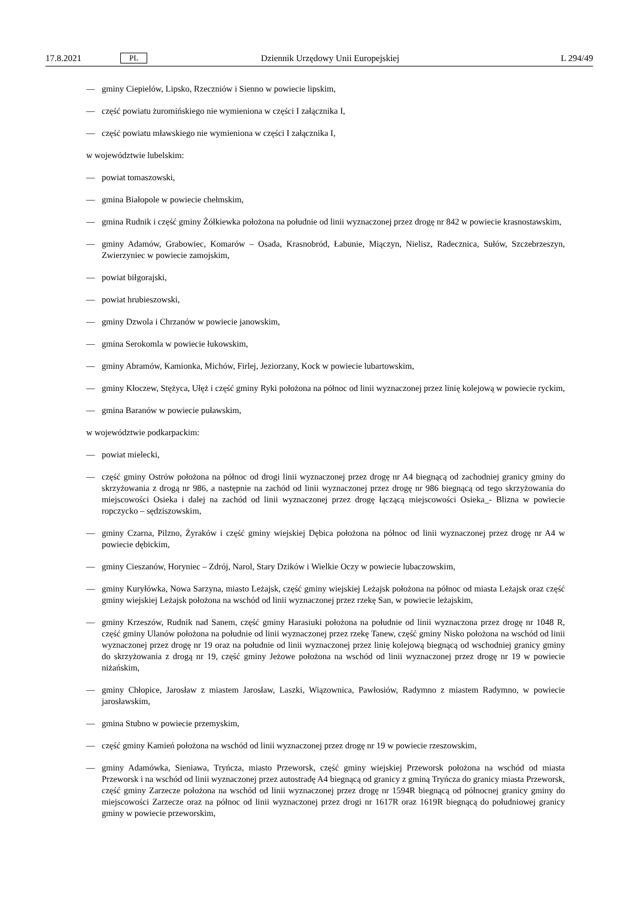17.8.2021 PL Dziennik Urzędowy Unii Europejskiej L 294/49
— gminy Ciepielów, Lipsko, Rzeczniów i Sienno w powiecie lipskim,
— część powiatu żuromińskiego nie wymieniona w części I załącznika I,
— część powiatu mławskiego nie wymieniona w części I załącznika I,
w województwie lubelskim:
— powiat tomaszowski,
— gmina Białopole w powiecie chełmskim,
— gmina Rudnik i część gminy Żółkiewka położona na południe od linii wyznaczonej przez drogę nr 842 w powiecie krasnostawskim,
— gminy Adamów, Grabowiec, Komarów – Osada, Krasnobród, Łabunie, Miączyn, Nielisz, Radecznica, Sułów, Szczebrzeszyn, Zwierzyniec w powiecie zamojskim,
— powiat biłgorajski,
— powiat hrubieszowski,
— gminy Dzwola i Chrzanów w powiecie janowskim,
— gmina Serokomla w powiecie łukowskim,
— gminy Abramów, Kamionka, Michów, Firlej, Jeziorzany, Kock w powiecie lubartowskim,
— gminy Kłoczew, Stężyca, Ułęż i część gminy Ryki położona na północ od linii wyznaczonej przez linię kolejową w powiecie ryckim,
— gmina Baranów w powiecie puławskim,
w województwie podkarpackim:
— powiat mielecki,
— część gminy Ostrów położona na północ od drogi linii wyznaczonej przez drogę nr A4 biegnącą od zachodniej granicy gminy do skrzyżowania z drogą nr 986, a następnie na zachód od linii wyznaczonej przez drogę nr 986 biegnącą od tego skrzyżowania do miejscowości Osieka i dalej na zachód od linii wyznaczonej przez drogę łączącą miejscowości Osieka_- Blizna w powiecie ropczycko – sędziszowskim,
— gminy Czarna, Pilzno, Żyraków i część gminy wiejskiej Dębica położona na północ od linii wyznaczonej przez drogę nr A4 w powiecie dębickim,
— gminy Cieszanów, Horyniec – Zdrój, Narol, Stary Dzików i Wielkie Oczy w powiecie lubaczowskim,
— gminy Kuryłówka, Nowa Sarzyna, miasto Leżajsk, część gminy wiejskiej Leżajsk położona na północ od miasta Leżajsk oraz część gminy wiejskiej Leżajsk położona na wschód od linii wyznaczonej przez rzekę San, w powiecie leżajskim,
— gminy Krzeszów, Rudnik nad Sanem, część gminy Harasiuki położona na południe od linii wyznaczona przez drogę nr 1048 R, część gminy Ulanów położona na południe od linii wyznaczonej przez rzekę Tanew, część gminy Nisko położona na wschód od linii wyznaczonej przez drogę nr 19 oraz na południe od linii wyznaczonej przez linię kolejową biegnącą od wschodniej granicy gminy do skrzyżowania z drogą nr 19, część gminy Jeżowe położona na wschód od linii wyznaczonej przez drogę nr 19 w powiecie niżańskim,
— gminy Chłopice, Jarosław z miastem Jarosław, Laszki, Wiązownica, Pawłosiów, Radymno z miastem Radymno, w powiecie jarosławskim,
— gmina Stubno w powiecie przemyskim,
— część gminy Kamień położona na wschód od linii wyznaczonej przez drogę nr 19 w powiecie rzeszowskim,
— gminy Adamówka, Sieniawa, Tryńcza, miasto Przeworsk, część gminy wiejskiej Przeworsk położona na wschód od miasta Przeworsk i na wschód od linii wyznaczonej przez autostradę A4 biegnącą od granicy z gminą Tryńcza do granicy miasta Przeworsk, część gminy Zarzecze położona na wschód od linii wyznaczonej przez drogę nr 1594R biegnącą od północnej granicy gminy do miejscowości Zarzecze oraz na północ od linii wyznaczonej przez drogi nr 1617R oraz 1619R biegnącą do południowej granicy gminy w powiecie przeworskim,